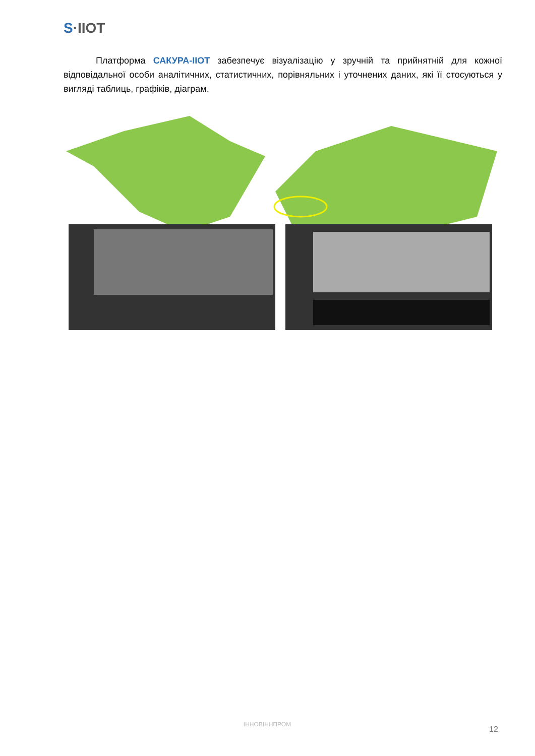S·IIOT
Платформа САКУРА-IIOT забезпечує візуалізацію у зручній та прийнятній для кожної відповідальної особи аналітичних, статистичних, порівняльних і уточнених даних, які її стосуються у вигляді таблиць, графіків, діаграм.
ІННОВІННПРОМ
12